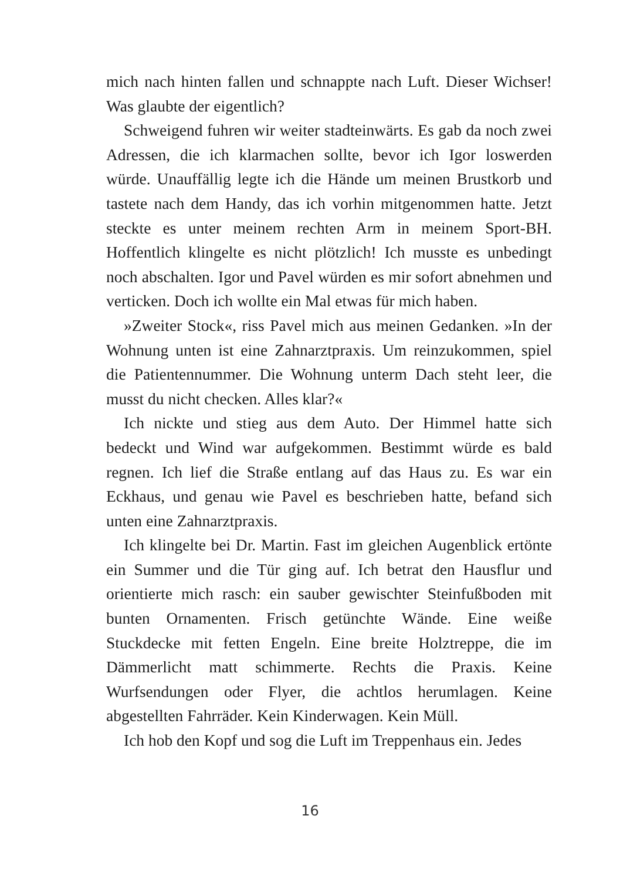mich nach hinten fallen und schnappte nach Luft. Dieser Wichser! Was glaubte der eigentlich?
Schweigend fuhren wir weiter stadteinwärts. Es gab da noch zwei Adressen, die ich klarmachen sollte, bevor ich Igor loswerden würde. Unauffällig legte ich die Hände um meinen Brustkorb und tastete nach dem Handy, das ich vorhin mitgenommen hatte. Jetzt steckte es unter meinem rechten Arm in meinem Sport-BH. Hoffentlich klingelte es nicht plötzlich! Ich musste es unbedingt noch abschalten. Igor und Pavel würden es mir sofort abnehmen und verticken. Doch ich wollte ein Mal etwas für mich haben.
»Zweiter Stock«, riss Pavel mich aus meinen Gedanken. »In der Wohnung unten ist eine Zahnarztpraxis. Um reinzukommen, spiel die Patientennummer. Die Wohnung unterm Dach steht leer, die musst du nicht checken. Alles klar?«
Ich nickte und stieg aus dem Auto. Der Himmel hatte sich bedeckt und Wind war aufgekommen. Bestimmt würde es bald regnen. Ich lief die Straße entlang auf das Haus zu. Es war ein Eckhaus, und genau wie Pavel es beschrieben hatte, befand sich unten eine Zahnarztpraxis.
Ich klingelte bei Dr. Martin. Fast im gleichen Augenblick ertönte ein Summer und die Tür ging auf. Ich betrat den Hausflur und orientierte mich rasch: ein sauber gewischter Steinfußboden mit bunten Ornamenten. Frisch getünchte Wände. Eine weiße Stuckdecke mit fetten Engeln. Eine breite Holztreppe, die im Dämmerlicht matt schimmerte. Rechts die Praxis. Keine Wurfsendungen oder Flyer, die achtlos herumlagen. Keine abgestellten Fahrräder. Kein Kinderwagen. Kein Müll.
Ich hob den Kopf und sog die Luft im Treppenhaus ein. Jedes
16